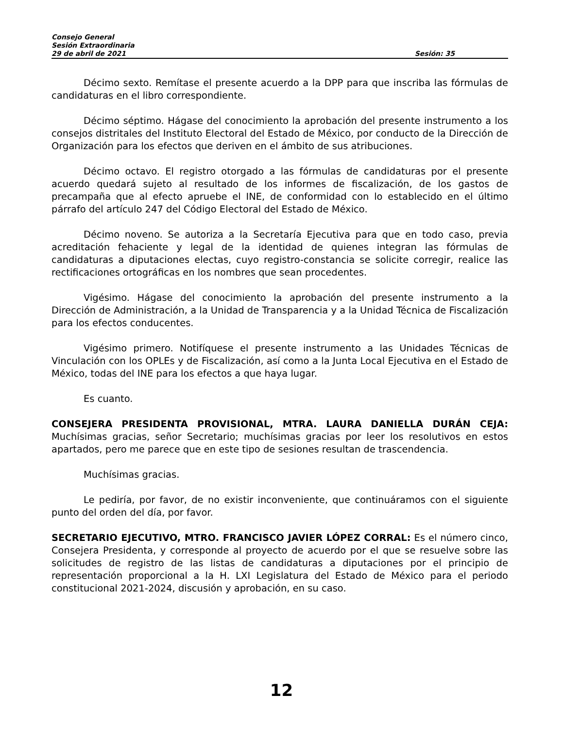Consejo General
Sesión Extraordinaria
29 de abril de 2021 Sesión: 35
Décimo sexto. Remítase el presente acuerdo a la DPP para que inscriba las fórmulas de candidaturas en el libro correspondiente.
Décimo séptimo. Hágase del conocimiento la aprobación del presente instrumento a los consejos distritales del Instituto Electoral del Estado de México, por conducto de la Dirección de Organización para los efectos que deriven en el ámbito de sus atribuciones.
Décimo octavo. El registro otorgado a las fórmulas de candidaturas por el presente acuerdo quedará sujeto al resultado de los informes de fiscalización, de los gastos de precampaña que al efecto apruebe el INE, de conformidad con lo establecido en el último párrafo del artículo 247 del Código Electoral del Estado de México.
Décimo noveno. Se autoriza a la Secretaría Ejecutiva para que en todo caso, previa acreditación fehaciente y legal de la identidad de quienes integran las fórmulas de candidaturas a diputaciones electas, cuyo registro-constancia se solicite corregir, realice las rectificaciones ortográficas en los nombres que sean procedentes.
Vigésimo. Hágase del conocimiento la aprobación del presente instrumento a la Dirección de Administración, a la Unidad de Transparencia y a la Unidad Técnica de Fiscalización para los efectos conducentes.
Vigésimo primero. Notifíquese el presente instrumento a las Unidades Técnicas de Vinculación con los OPLEs y de Fiscalización, así como a la Junta Local Ejecutiva en el Estado de México, todas del INE para los efectos a que haya lugar.
Es cuanto.
CONSEJERA PRESIDENTA PROVISIONAL, MTRA. LAURA DANIELLA DURÁN CEJA: Muchísimas gracias, señor Secretario; muchísimas gracias por leer los resolutivos en estos apartados, pero me parece que en este tipo de sesiones resultan de trascendencia.
Muchísimas gracias.
Le pediría, por favor, de no existir inconveniente, que continuáramos con el siguiente punto del orden del día, por favor.
SECRETARIO EJECUTIVO, MTRO. FRANCISCO JAVIER LÓPEZ CORRAL: Es el número cinco, Consejera Presidenta, y corresponde al proyecto de acuerdo por el que se resuelve sobre las solicitudes de registro de las listas de candidaturas a diputaciones por el principio de representación proporcional a la H. LXI Legislatura del Estado de México para el periodo constitucional 2021-2024, discusión y aprobación, en su caso.
12